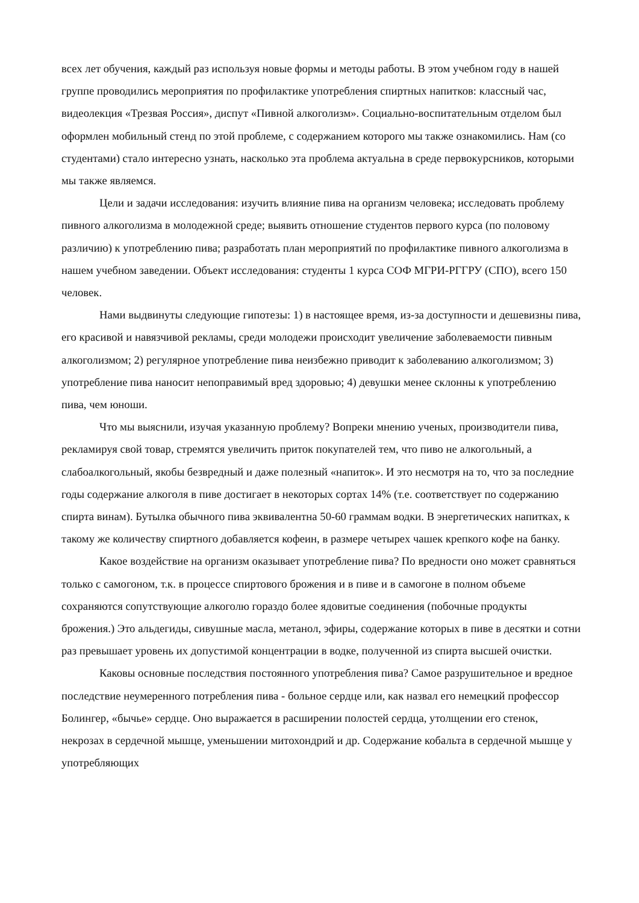всех лет обучения, каждый раз используя новые формы и методы работы. В этом учебном году в нашей группе проводились мероприятия по профилактике употребления спиртных напитков: классный час, видеолекция «Трезвая Россия», диспут «Пивной алкоголизм». Социально-воспитательным отделом был оформлен мобильный стенд по этой проблеме, с содержанием которого мы также ознакомились. Нам (со студентами) стало интересно узнать, насколько эта проблема актуальна в среде первокурсников, которыми мы также являемся.
Цели и задачи исследования: изучить влияние пива на организм человека; исследовать проблему пивного алкоголизма в молодежной среде; выявить отношение студентов первого курса (по половому различию) к употреблению пива; разработать план мероприятий по профилактике пивного алкоголизма в нашем учебном заведении. Объект исследования: студенты 1 курса СОФ МГРИ-РГГРУ (СПО), всего 150 человек.
Нами выдвинуты следующие гипотезы: 1) в настоящее время, из-за доступности и дешевизны пива, его красивой и навязчивой рекламы, среди молодежи происходит увеличение заболеваемости пивным алкоголизмом; 2) регулярное употребление пива неизбежно приводит к заболеванию алкоголизмом; 3) употребление пива наносит непоправимый вред здоровью; 4) девушки менее склонны к употреблению пива, чем юноши.
Что мы выяснили, изучая указанную проблему? Вопреки мнению ученых, производители пива, рекламируя свой товар, стремятся увеличить приток покупателей тем, что пиво не алкогольный, а слабоалкогольный, якобы безвредный и даже полезный «напиток». И это несмотря на то, что за последние годы содержание алкоголя в пиве достигает в некоторых сортах 14% (т.е. соответствует по содержанию спирта винам). Бутылка обычного пива эквивалентна 50-60 граммам водки. В энергетических напитках, к такому же количеству спиртного добавляется кофеин, в размере четырех чашек крепкого кофе на банку.
Какое воздействие на организм оказывает употребление пива? По вредности оно может сравняться только с самогоном, т.к. в процессе спиртового брожения и в пиве и в самогоне в полном объеме сохраняются сопутствующие алкоголю гораздо более ядовитые соединения (побочные продукты брожения.) Это альдегиды, сивушные масла, метанол, эфиры, содержание которых в пиве в десятки и сотни раз превышает уровень их допустимой концентрации в водке, полученной из спирта высшей очистки.
Каковы основные последствия постоянного употребления пива? Самое разрушительное и вредное последствие неумеренного потребления пива - больное сердце или, как назвал его немецкий профессор Болингер, «бычье» сердце. Оно выражается в расширении полостей сердца, утолщении его стенок, некрозах в сердечной мышце, уменьшении митохондрий и др. Содержание кобальта в сердечной мышце у употребляющих